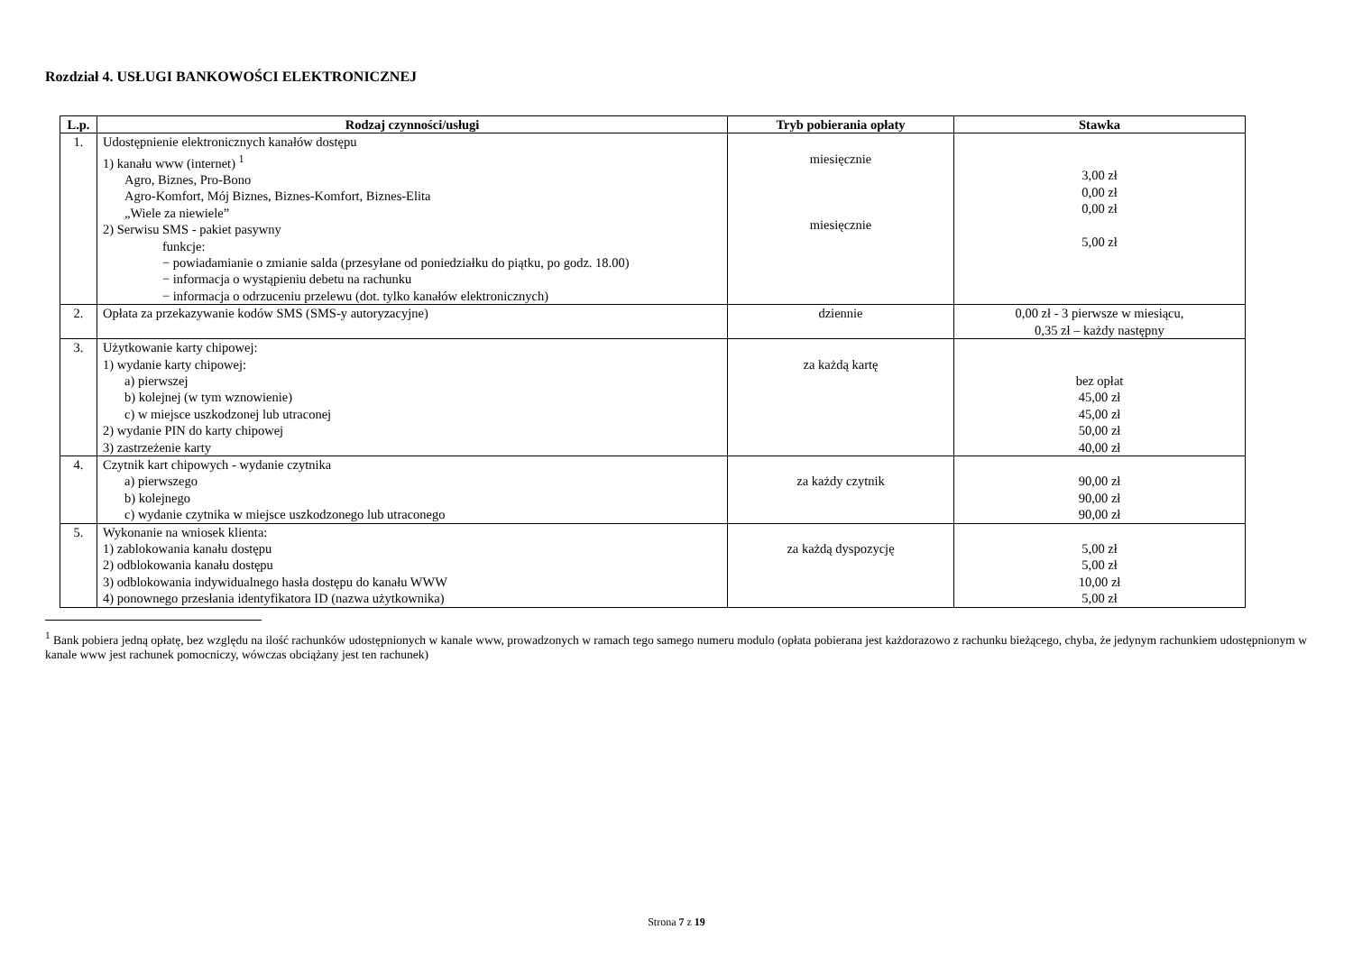Rozdział 4. USŁUGI BANKOWOŚCI ELEKTRONICZNEJ
| L.p. | Rodzaj czynności/usługi | Tryb pobierania opłaty | Stawka |
| --- | --- | --- | --- |
| 1. | Udostępnienie elektronicznych kanałów dostępu 1) kanału www (internet) <sup>1</sup> Agro, Biznes, Pro-Bono Agro-Komfort, Mój Biznes, Biznes-Komfort, Biznes-Elita „Wiele za niewiele” 2) Serwisu SMS - pakiet pasywny funkcje: − powiadamianie o zmianie salda (przesyłane od poniedziałku do piątku, po godz. 18.00) − informacja o wystąpieniu debetu na rachunku − informacja o odrzuceniu przelewu (dot. tylko kanałów elektronicznych) | miesięcznie miesięcznie | 3,00 zł 0,00 zł 0,00 zł 5,00 zł |
| 2. | Opłata za przekazywanie kodów SMS (SMS-y autoryzacyjne) | dziennie | 0,00 zł - 3 pierwsze w miesiącu, 0,35 zł – każdy następny |
| 3. | Użytkowanie karty chipowej: 1) wydanie karty chipowej: a) pierwszej b) kolejnej (w tym wznowienie) c) w miejsce uszkodzonej lub utraconej 2) wydanie PIN do karty chipowej 3) zastrzeżenie karty | za każdą kartę | bez opłat 45,00 zł 45,00 zł 50,00 zł 40,00 zł |
| 4. | Czytnik kart chipowych - wydanie czytnika a) pierwszego b) kolejnego c) wydanie czytnika w miejsce uszkodzonego lub utraconego | za każdy czytnik | 90,00 zł 90,00 zł 90,00 zł |
| 5. | Wykonanie na wniosek klienta: 1) zablokowania kanału dostępu 2) odblokowania kanału dostępu 3) odblokowania indywidualnego hasła dostępu do kanału WWW 4) ponownego przesłania identyfikatora ID (nazwa użytkownika) | za każdą dyspozycję | 5,00 zł 5,00 zł 10,00 zł 5,00 zł |
<sup>1</sup> Bank pobiera jedną opłatę, bez względu na ilość rachunków udostępnionych w kanale www, prowadzonych w ramach tego samego numeru modulo (opłata pobierana jest każdorazowo z rachunku bieżącego, chyba, że jedynym rachunkiem udostępnionym w kanale www jest rachunek pomocniczy, wówczas obciążany jest ten rachunek)
Strona 7 z 19